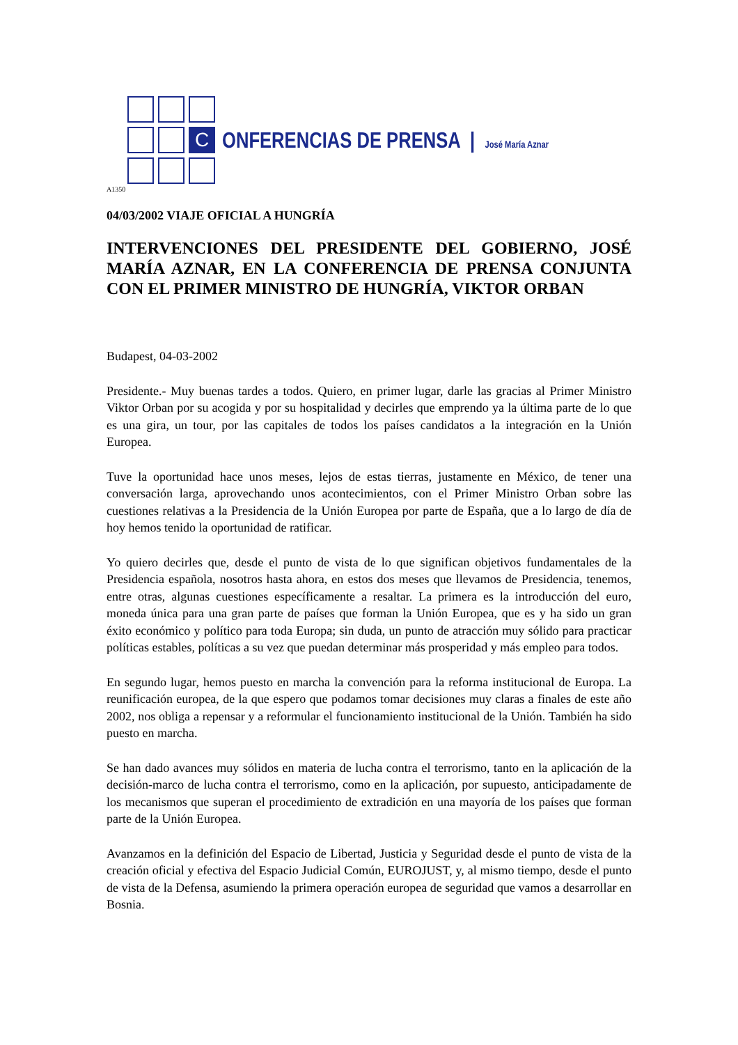C
ONFERENCIAS DE PRENSA | José María Aznar
A1350
04/03/2002 VIAJE OFICIAL A HUNGRÍA
INTERVENCIONES DEL PRESIDENTE DEL GOBIERNO, JOSÉ MARÍA AZNAR, EN LA CONFERENCIA DE PRENSA CONJUNTA CON EL PRIMER MINISTRO DE HUNGRÍA, VIKTOR ORBAN
Budapest, 04-03-2002
Presidente.- Muy buenas tardes a todos. Quiero, en primer lugar, darle las gracias al Primer Ministro Viktor Orban por su acogida y por su hospitalidad y decirles que emprendo ya la última parte de lo que es una gira, un tour, por las capitales de todos los países candidatos a la integración en la Unión Europea.
Tuve la oportunidad hace unos meses, lejos de estas tierras, justamente en México, de tener una conversación larga, aprovechando unos acontecimientos, con el Primer Ministro Orban sobre las cuestiones relativas a la Presidencia de la Unión Europea por parte de España, que a lo largo de día de hoy hemos tenido la oportunidad de ratificar.
Yo quiero decirles que, desde el punto de vista de lo que significan objetivos fundamentales de la Presidencia española, nosotros hasta ahora, en estos dos meses que llevamos de Presidencia, tenemos, entre otras, algunas cuestiones específicamente a resaltar. La primera es la introducción del euro, moneda única para una gran parte de países que forman la Unión Europea, que es y ha sido un gran éxito económico y político para toda Europa; sin duda, un punto de atracción muy sólido para practicar políticas estables, políticas a su vez que puedan determinar más prosperidad y más empleo para todos.
En segundo lugar, hemos puesto en marcha la convención para la reforma institucional de Europa. La reunificación europea, de la que espero que podamos tomar decisiones muy claras a finales de este año 2002, nos obliga a repensar y a reformular el funcionamiento institucional de la Unión. También ha sido puesto en marcha.
Se han dado avances muy sólidos en materia de lucha contra el terrorismo, tanto en la aplicación de la decisión-marco de lucha contra el terrorismo, como en la aplicación, por supuesto, anticipadamente de los mecanismos que superan el procedimiento de extradición en una mayoría de los países que forman parte de la Unión Europea.
Avanzamos en la definición del Espacio de Libertad, Justicia y Seguridad desde el punto de vista de la creación oficial y efectiva del Espacio Judicial Común, EUROJUST, y, al mismo tiempo, desde el punto de vista de la Defensa, asumiendo la primera operación europea de seguridad que vamos a desarrollar en Bosnia.